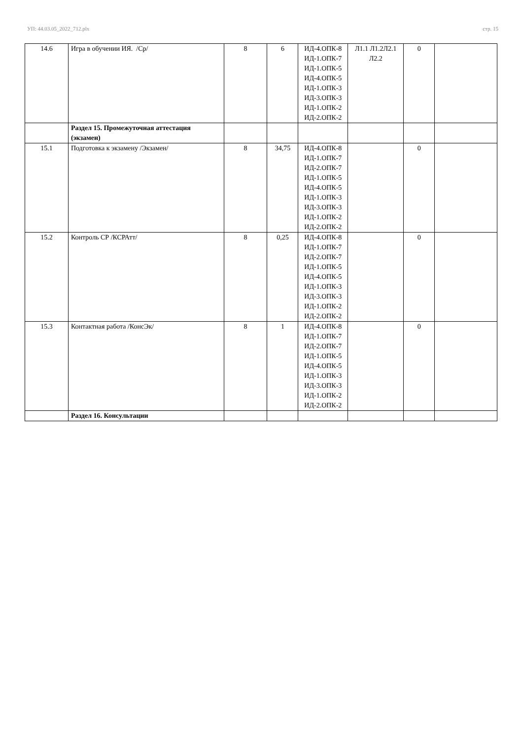УП: 44.03.05_2022_712.plx стр. 15
| 14.6 | Игра в обучении ИЯ. /Ср/ | 8 | 6 | ИД-4.ОПК-8 ИД-1.ОПК-7 ИД-1.ОПК-5 ИД-4.ОПК-5 ИД-1.ОПК-3 ИД-3.ОПК-3 ИД-1.ОПК-2 ИД-2.ОПК-2 | Л1.1 Л1.2Л2.1 Л2.2 | 0 | |
| | Раздел 15. Промежуточная аттестация (экзамен) | | | | | | |
| 15.1 | Подготовка к экзамену /Экзамен/ | 8 | 34,75 | ИД-4.ОПК-8 ИД-1.ОПК-7 ИД-2.ОПК-7 ИД-1.ОПК-5 ИД-4.ОПК-5 ИД-1.ОПК-3 ИД-3.ОПК-3 ИД-1.ОПК-2 ИД-2.ОПК-2 | | 0 | |
| 15.2 | Контроль СР /КСРАтт/ | 8 | 0,25 | ИД-4.ОПК-8 ИД-1.ОПК-7 ИД-2.ОПК-7 ИД-1.ОПК-5 ИД-4.ОПК-5 ИД-1.ОПК-3 ИД-3.ОПК-3 ИД-1.ОПК-2 ИД-2.ОПК-2 | | 0 | |
| 15.3 | Контактная работа /КонсЭк/ | 8 | 1 | ИД-4.ОПК-8 ИД-1.ОПК-7 ИД-2.ОПК-7 ИД-1.ОПК-5 ИД-4.ОПК-5 ИД-1.ОПК-3 ИД-3.ОПК-3 ИД-1.ОПК-2 ИД-2.ОПК-2 | | 0 | |
| | Раздел 16. Консультации | | | | | | |